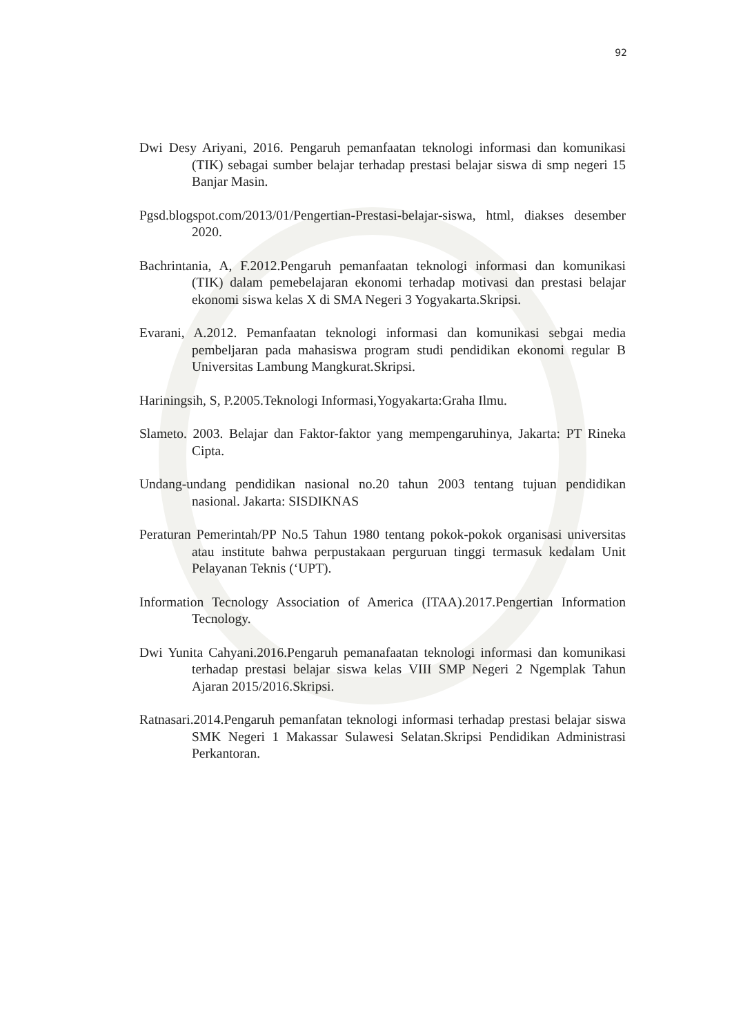92
Dwi Desy Ariyani, 2016. Pengaruh pemanfaatan teknologi informasi dan komunikasi (TIK) sebagai sumber belajar terhadap prestasi belajar siswa di smp negeri 15 Banjar Masin.
Pgsd.blogspot.com/2013/01/Pengertian-Prestasi-belajar-siswa, html, diakses desember 2020.
Bachrintania, A, F.2012.Pengaruh pemanfaatan teknologi informasi dan komunikasi (TIK) dalam pemebelajaran ekonomi terhadap motivasi dan prestasi belajar ekonomi siswa kelas X di SMA Negeri 3 Yogyakarta.Skripsi.
Evarani, A.2012. Pemanfaatan teknologi informasi dan komunikasi sebgai media pembeljaran pada mahasiswa program studi pendidikan ekonomi regular B Universitas Lambung Mangkurat.Skripsi.
Hariningsih, S, P.2005.Teknologi Informasi,Yogyakarta:Graha Ilmu.
Slameto. 2003. Belajar dan Faktor-faktor yang mempengaruhinya, Jakarta: PT Rineka Cipta.
Undang-undang pendidikan nasional no.20 tahun 2003 tentang tujuan pendidikan nasional. Jakarta: SISDIKNAS
Peraturan Pemerintah/PP No.5 Tahun 1980 tentang pokok-pokok organisasi universitas atau institute bahwa perpustakaan perguruan tinggi termasuk kedalam Unit Pelayanan Teknis (‘UPT).
Information Tecnology Association of America (ITAA).2017.Pengertian Information Tecnology.
Dwi Yunita Cahyani.2016.Pengaruh pemanafaatan teknologi informasi dan komunikasi terhadap prestasi belajar siswa kelas VIII SMP Negeri 2 Ngemplak Tahun Ajaran 2015/2016.Skripsi.
Ratnasari.2014.Pengaruh pemanfatan teknologi informasi terhadap prestasi belajar siswa SMK Negeri 1 Makassar Sulawesi Selatan.Skripsi Pendidikan Administrasi Perkantoran.